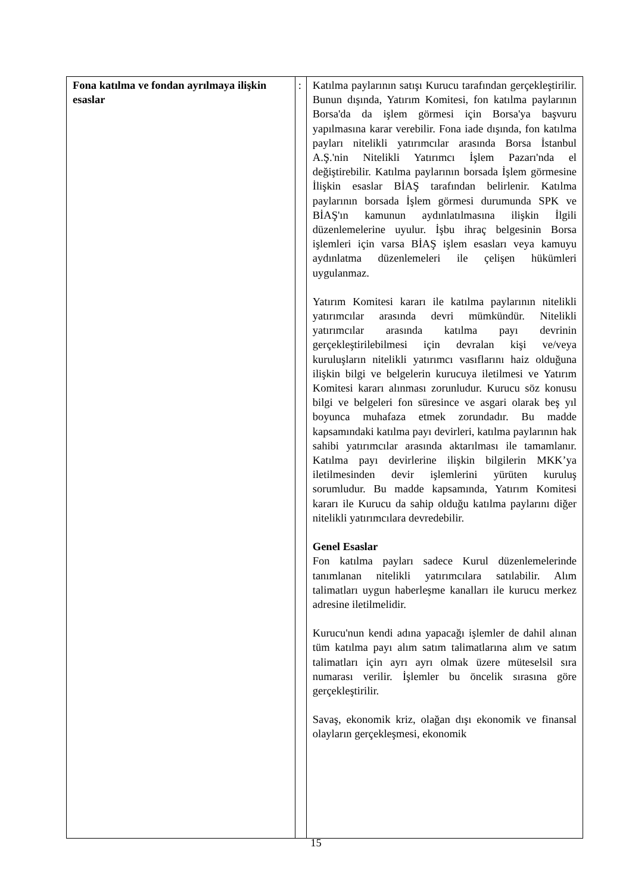| Fona katılma ve fondan ayrılmaya ilişkin esaslar | : | Katılma paylarının satışı Kurucu tarafından gerçekleştirilir. Bunun dışında, Yatırım Komitesi, fon katılma paylarının Borsa'da da işlem görmesi için Borsa'ya başvuru yapılmasına karar verebilir. Fona iade dışında, fon katılma payları nitelikli yatırımcılar arasında Borsa İstanbul A.Ş.'nin Nitelikli Yatırımcı İşlem Pazarı'nda el değiştirebilir. Katılma paylarının borsada İşlem görmesine İlişkin esaslar BİAŞ tarafından belirlenir. Katılma paylarının borsada İşlem görmesi durumunda SPK ve BİAŞ'ın kamunun aydınlatılmasına ilişkin İlgili düzenlemelerine uyulur. İşbu ihraç belgesinin Borsa işlemleri için varsa BİAŞ işlem esasları veya kamuyu aydınlatma düzenlemeleri ile çelişen hükümleri uygulanmaz. Yatırım Komitesi kararı ile katılma paylarının nitelikli yatırımcılar arasında devri mümkündür. Nitelikli yatırımcılar arasında katılma payı devrinin gerçekleştirilebilmesi için devralan kişi ve/veya kuruluşların nitelikli yatırımcı vasıflarını haiz olduğuna ilişkin bilgi ve belgelerin kurucuya iletilmesi ve Yatırım Komitesi kararı alınması zorunludur. Kurucu söz konusu bilgi ve belgeleri fon süresince ve asgari olarak beş yıl boyunca muhafaza etmek zorundadır. Bu madde kapsamındaki katılma payı devirleri, katılma paylarının hak sahibi yatırımcılar arasında aktarılması ile tamamlanır. Katılma payı devirlerine ilişkin bilgilerin MKK’ya iletilmesinden devir işlemlerini yürüten kuruluş sorumludur. Bu madde kapsamında, Yatırım Komitesi kararı ile Kurucu da sahip olduğu katılma paylarını diğer nitelikli yatırımcılara devredebilir. Genel Esaslar Fon katılma payları sadece Kurul düzenlemelerinde tanımlanan nitelikli yatırımcılara satılabilir. Alım talimatları uygun haberleşme kanalları ile kurucu merkez adresine iletilmelidir. Kurucu'nun kendi adına yapacağı işlemler de dahil alınan tüm katılma payı alım satım talimatlarına alım ve satım talimatları için ayrı ayrı olmak üzere müteselsil sıra numarası verilir. İşlemler bu öncelik sırasına göre gerçekleştirilir. Savaş, ekonomik kriz, olağan dışı ekonomik ve finansal olayların gerçekleşmesi, ekonomik |
15